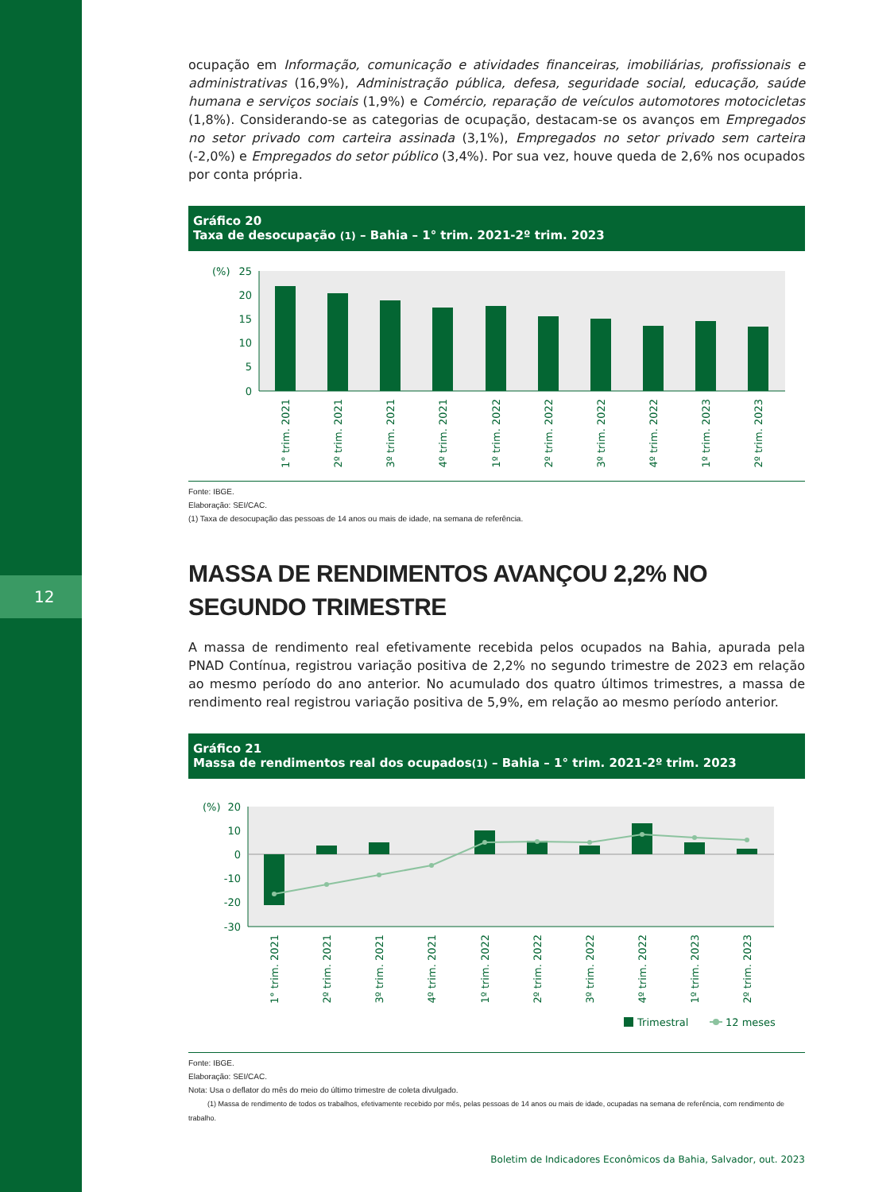12
ocupação em Informação, comunicação e atividades financeiras, imobiliárias, profissionais e administrativas (16,9%), Administração pública, defesa, seguridade social, educação, saúde humana e serviços sociais (1,9%) e Comércio, reparação de veículos automotores motocicletas (1,8%). Considerando-se as categorias de ocupação, destacam-se os avanços em Empregados no setor privado com carteira assinada (3,1%), Empregados no setor privado sem carteira (-2,0%) e Empregados do setor público (3,4%). Por sua vez, houve queda de 2,6% nos ocupados por conta própria.
Gráfico 20
Taxa de desocupação (1) – Bahia – 1° trim. 2021-2º trim. 2023
(%)
25
20
15
10
5
0
1° trim. 2021
2º trim. 2021
3º trim. 2021
4º trim. 2021
1º trim. 2022
2º trim. 2022
3º trim. 2022
4º trim. 2022
1º trim. 2023
2º trim. 2023
Fonte: IBGE.
Elaboração: SEI/CAC.
(1) Taxa de desocupação das pessoas de 14 anos ou mais de idade, na semana de referência.
MASSA DE RENDIMENTOS AVANÇOU 2,2% NO SEGUNDO TRIMESTRE
A massa de rendimento real efetivamente recebida pelos ocupados na Bahia, apurada pela PNAD Contínua, registrou variação positiva de 2,2% no segundo trimestre de 2023 em relação ao mesmo período do ano anterior. No acumulado dos quatro últimos trimestres, a massa de rendimento real registrou variação positiva de 5,9%, em relação ao mesmo período anterior.
Gráfico 21
Massa de rendimentos real dos ocupados(1) – Bahia – 1° trim. 2021-2º trim. 2023
(%)
20
10
0
-10
-20
-30
1° trim. 2021
2º trim. 2021
3º trim. 2021
4º trim. 2021
1º trim. 2022
2º trim. 2022
3º trim. 2022
4º trim. 2022
1º trim. 2023
2º trim. 2023
Trimestral
12 meses
Fonte: IBGE.
Elaboração: SEI/CAC.
Nota: Usa o deflator do mês do meio do último trimestre de coleta divulgado.
(1) Massa de rendimento de todos os trabalhos, efetivamente recebido por mês, pelas pessoas de 14 anos ou mais de idade, ocupadas na semana de referência, com rendimento de trabalho.
Boletim de Indicadores Econômicos da Bahia, Salvador, out. 2023